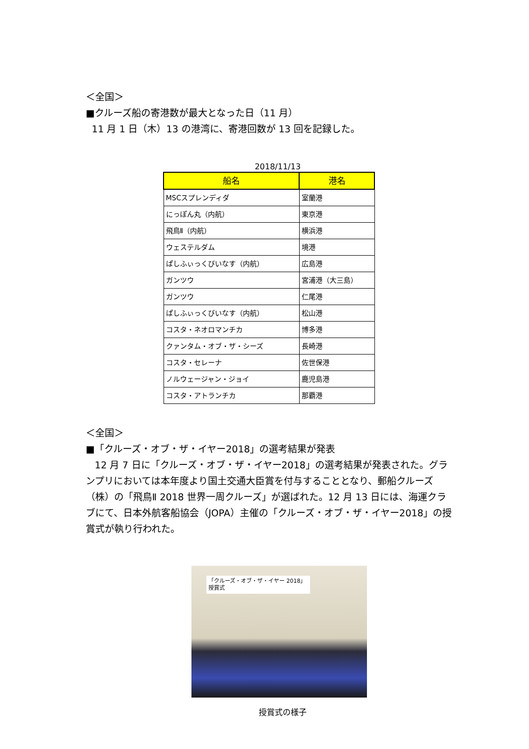＜全国＞
■クルーズ船の寄港数が最大となった日（11 月）
11 月 1 日（木）13 の港湾に、寄港回数が 13 回を記録した。
2018/11/13
| 船名 | 港名 |
| --- | --- |
| MSCスプレンディダ | 室蘭港 |
| にっぽん丸（内航） | 東京港 |
| 飛鳥Ⅱ（内航） | 横浜港 |
| ウェステルダム | 境港 |
| ぱしふぃっくびいなす（内航） | 広島港 |
| ガンツウ | 宮浦港（大三島） |
| ガンツウ | 仁尾港 |
| ぱしふぃっくびいなす（内航） | 松山港 |
| コスタ・ネオロマンチカ | 博多港 |
| クァンタム・オブ・ザ・シーズ | 長崎港 |
| コスタ・セレーナ | 佐世保港 |
| ノルウェージャン・ジョイ | 鹿児島港 |
| コスタ・アトランチカ | 那覇港 |
＜全国＞
■「クルーズ・オブ・ザ・イヤー2018」の選考結果が発表
12 月 7 日に「クルーズ・オブ・ザ・イヤー2018」の選考結果が発表された。グランプリにおいては本年度より国土交通大臣賞を付与することとなり、郵船クルーズ（株）の「飛鳥Ⅱ 2018 世界一周クルーズ」が選ばれた。12 月 13 日には、海運クラブにて、日本外航客船協会（JOPA）主催の「クルーズ・オブ・ザ・イヤー2018」の授賞式が執り行われた。
「クルーズ・オブ・ザ・イヤー 2018」授賞式
授賞式の様子